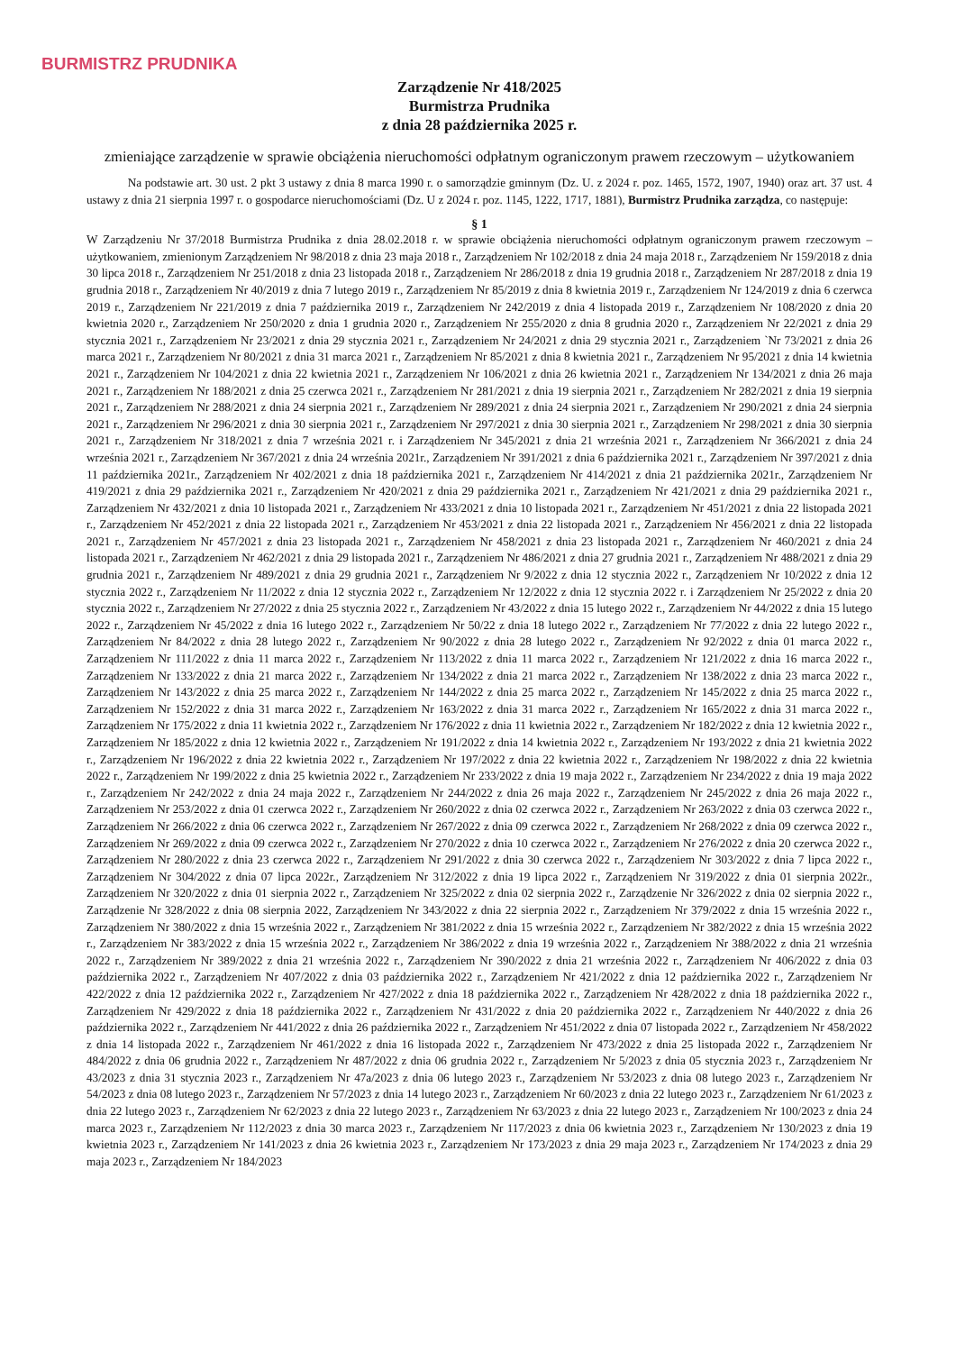BURMISTRZ PRUDNIKA
Zarządzenie Nr 418/2025
Burmistrza Prudnika
z dnia 28 października 2025 r.
zmieniające zarządzenie w sprawie obciążenia nieruchomości odpłatnym ograniczonym prawem rzeczowym – użytkowaniem
Na podstawie art. 30 ust. 2 pkt 3 ustawy z dnia 8 marca 1990 r. o samorządzie gminnym (Dz. U. z 2024 r. poz. 1465, 1572, 1907, 1940) oraz art. 37 ust. 4 ustawy z dnia 21 sierpnia 1997 r. o gospodarce nieruchomościami (Dz. U z 2024 r. poz. 1145, 1222, 1717, 1881), Burmistrz Prudnika zarządza, co następuje:
§ 1
W Zarządzeniu Nr 37/2018 Burmistrza Prudnika z dnia 28.02.2018 r. w sprawie obciążenia nieruchomości odpłatnym ograniczonym prawem rzeczowym – użytkowaniem, zmienionym Zarządzeniem Nr 98/2018 z dnia 23 maja 2018 r., Zarządzeniem Nr 102/2018 z dnia 24 maja 2018 r., Zarządzeniem Nr 159/2018 z dnia 30 lipca 2018 r., Zarządzeniem Nr 251/2018 z dnia 23 listopada 2018 r., Zarządzeniem Nr 286/2018 z dnia 19 grudnia 2018 r., Zarządzeniem Nr 287/2018 z dnia 19 grudnia 2018 r., Zarządzeniem Nr 40/2019 z dnia 7 lutego 2019 r., Zarządzeniem Nr 85/2019 z dnia 8 kwietnia 2019 r., Zarządzeniem Nr 124/2019 z dnia 6 czerwca 2019 r., Zarządzeniem Nr 221/2019 z dnia 7 października 2019 r., Zarządzeniem Nr 242/2019 z dnia 4 listopada 2019 r., Zarządzeniem Nr 108/2020 z dnia 20 kwietnia 2020 r., Zarządzeniem Nr 250/2020 z dnia 1 grudnia 2020 r., Zarządzeniem Nr 255/2020 z dnia 8 grudnia 2020 r., Zarządzeniem Nr 22/2021 z dnia 29 stycznia 2021 r., Zarządzeniem Nr 23/2021 z dnia 29 stycznia 2021 r., Zarządzeniem Nr 24/2021 z dnia 29 stycznia 2021 r., Zarządzeniem `Nr 73/2021 z dnia 26 marca 2021 r., Zarządzeniem Nr 80/2021 z dnia 31 marca 2021 r., Zarządzeniem Nr 85/2021 z dnia 8 kwietnia 2021 r., Zarządzeniem Nr 95/2021 z dnia 14 kwietnia 2021 r., Zarządzeniem Nr 104/2021 z dnia 22 kwietnia 2021 r., Zarządzeniem Nr 106/2021 z dnia 26 kwietnia 2021 r., Zarządzeniem Nr 134/2021 z dnia 26 maja 2021 r., Zarządzeniem Nr 188/2021 z dnia 25 czerwca 2021 r., Zarządzeniem Nr 281/2021 z dnia 19 sierpnia 2021 r., Zarządzeniem Nr 282/2021 z dnia 19 sierpnia 2021 r., Zarządzeniem Nr 288/2021 z dnia 24 sierpnia 2021 r., Zarządzeniem Nr 289/2021 z dnia 24 sierpnia 2021 r., Zarządzeniem Nr 290/2021 z dnia 24 sierpnia 2021 r., Zarządzeniem Nr 296/2021 z dnia 30 sierpnia 2021 r., Zarządzeniem Nr 297/2021 z dnia 30 sierpnia 2021 r., Zarządzeniem Nr 298/2021 z dnia 30 sierpnia 2021 r., Zarządzeniem Nr 318/2021 z dnia 7 września 2021 r. i Zarządzeniem Nr 345/2021 z dnia 21 września 2021 r., Zarządzeniem Nr 366/2021 z dnia 24 września 2021 r., Zarządzeniem Nr 367/2021 z dnia 24 września 2021r., Zarządzeniem Nr 391/2021 z dnia 6 października 2021 r., Zarządzeniem Nr 397/2021 z dnia 11 października 2021r., Zarządzeniem Nr 402/2021 z dnia 18 października 2021 r., Zarządzeniem Nr 414/2021 z dnia 21 października 2021r., Zarządzeniem Nr 419/2021 z dnia 29 października 2021 r., Zarządzeniem Nr 420/2021 z dnia 29 października 2021 r., Zarządzeniem Nr 421/2021 z dnia 29 października 2021 r., Zarządzeniem Nr 432/2021 z dnia 10 listopada 2021 r., Zarządzeniem Nr 433/2021 z dnia 10 listopada 2021 r., Zarządzeniem Nr 451/2021 z dnia 22 listopada 2021 r., Zarządzeniem Nr 452/2021 z dnia 22 listopada 2021 r., Zarządzeniem Nr 453/2021 z dnia 22 listopada 2021 r., Zarządzeniem Nr 456/2021 z dnia 22 listopada 2021 r., Zarządzeniem Nr 457/2021 z dnia 23 listopada 2021 r., Zarządzeniem Nr 458/2021 z dnia 23 listopada 2021 r., Zarządzeniem Nr 460/2021 z dnia 24 listopada 2021 r., Zarządzeniem Nr 462/2021 z dnia 29 listopada 2021 r., Zarządzeniem Nr 486/2021 z dnia 27 grudnia 2021 r., Zarządzeniem Nr 488/2021 z dnia 29 grudnia 2021 r., Zarządzeniem Nr 489/2021 z dnia 29 grudnia 2021 r., Zarządzeniem Nr 9/2022 z dnia 12 stycznia 2022 r., Zarządzeniem Nr 10/2022 z dnia 12 stycznia 2022 r., Zarządzeniem Nr 11/2022 z dnia 12 stycznia 2022 r., Zarządzeniem Nr 12/2022 z dnia 12 stycznia 2022 r. i Zarządzeniem Nr 25/2022 z dnia 20 stycznia 2022 r., Zarządzeniem Nr 27/2022 z dnia 25 stycznia 2022 r., Zarządzeniem Nr 43/2022 z dnia 15 lutego 2022 r., Zarządzeniem Nr 44/2022 z dnia 15 lutego 2022 r., Zarządzeniem Nr 45/2022 z dnia 16 lutego 2022 r., Zarządzeniem Nr 50/22 z dnia 18 lutego 2022 r., Zarządzeniem Nr 77/2022 z dnia 22 lutego 2022 r., Zarządzeniem Nr 84/2022 z dnia 28 lutego 2022 r., Zarządzeniem Nr 90/2022 z dnia 28 lutego 2022 r., Zarządzeniem Nr 92/2022 z dnia 01 marca 2022 r., Zarządzeniem Nr 111/2022 z dnia 11 marca 2022 r., Zarządzeniem Nr 113/2022 z dnia 11 marca 2022 r., Zarządzeniem Nr 121/2022 z dnia 16 marca 2022 r., Zarządzeniem Nr 133/2022 z dnia 21 marca 2022 r., Zarządzeniem Nr 134/2022 z dnia 21 marca 2022 r., Zarządzeniem Nr 138/2022 z dnia 23 marca 2022 r., Zarządzeniem Nr 143/2022 z dnia 25 marca 2022 r., Zarządzeniem Nr 144/2022 z dnia 25 marca 2022 r., Zarządzeniem Nr 145/2022 z dnia 25 marca 2022 r., Zarządzeniem Nr 152/2022 z dnia 31 marca 2022 r., Zarządzeniem Nr 163/2022 z dnia 31 marca 2022 r., Zarządzeniem Nr 165/2022 z dnia 31 marca 2022 r., Zarządzeniem Nr 175/2022 z dnia 11 kwietnia 2022 r., Zarządzeniem Nr 176/2022 z dnia 11 kwietnia 2022 r., Zarządzeniem Nr 182/2022 z dnia 12 kwietnia 2022 r., Zarządzeniem Nr 185/2022 z dnia 12 kwietnia 2022 r., Zarządzeniem Nr 191/2022 z dnia 14 kwietnia 2022 r., Zarządzeniem Nr 193/2022 z dnia 21 kwietnia 2022 r., Zarządzeniem Nr 196/2022 z dnia 22 kwietnia 2022 r., Zarządzeniem Nr 197/2022 z dnia 22 kwietnia 2022 r., Zarządzeniem Nr 198/2022 z dnia 22 kwietnia 2022 r., Zarządzeniem Nr 199/2022 z dnia 25 kwietnia 2022 r., Zarządzeniem Nr 233/2022 z dnia 19 maja 2022 r., Zarządzeniem Nr 234/2022 z dnia 19 maja 2022 r., Zarządzeniem Nr 242/2022 z dnia 24 maja 2022 r., Zarządzeniem Nr 244/2022 z dnia 26 maja 2022 r., Zarządzeniem Nr 245/2022 z dnia 26 maja 2022 r., Zarządzeniem Nr 253/2022 z dnia 01 czerwca 2022 r., Zarządzeniem Nr 260/2022 z dnia 02 czerwca 2022 r., Zarządzeniem Nr 263/2022 z dnia 03 czerwca 2022 r., Zarządzeniem Nr 266/2022 z dnia 06 czerwca 2022 r., Zarządzeniem Nr 267/2022 z dnia 09 czerwca 2022 r., Zarządzeniem Nr 268/2022 z dnia 09 czerwca 2022 r., Zarządzeniem Nr 269/2022 z dnia 09 czerwca 2022 r., Zarządzeniem Nr 270/2022 z dnia 10 czerwca 2022 r., Zarządzeniem Nr 276/2022 z dnia 20 czerwca 2022 r., Zarządzeniem Nr 280/2022 z dnia 23 czerwca 2022 r., Zarządzeniem Nr 291/2022 z dnia 30 czerwca 2022 r., Zarządzeniem Nr 303/2022 z dnia 7 lipca 2022 r., Zarządzeniem Nr 304/2022 z dnia 07 lipca 2022r., Zarządzeniem Nr 312/2022 z dnia 19 lipca 2022 r., Zarządzeniem Nr 319/2022 z dnia 01 sierpnia 2022r., Zarządzeniem Nr 320/2022 z dnia 01 sierpnia 2022 r., Zarządzeniem Nr 325/2022 z dnia 02 sierpnia 2022 r., Zarządzenie Nr 326/2022 z dnia 02 sierpnia 2022 r., Zarządzenie Nr 328/2022 z dnia 08 sierpnia 2022, Zarządzeniem Nr 343/2022 z dnia 22 sierpnia 2022 r., Zarządzeniem Nr 379/2022 z dnia 15 września 2022 r., Zarządzeniem Nr 380/2022 z dnia 15 września 2022 r., Zarządzeniem Nr 381/2022 z dnia 15 września 2022 r., Zarządzeniem Nr 382/2022 z dnia 15 września 2022 r., Zarządzeniem Nr 383/2022 z dnia 15 września 2022 r., Zarządzeniem Nr 386/2022 z dnia 19 września 2022 r., Zarządzeniem Nr 388/2022 z dnia 21 września 2022 r., Zarządzeniem Nr 389/2022 z dnia 21 września 2022 r., Zarządzeniem Nr 390/2022 z dnia 21 września 2022 r., Zarządzeniem Nr 406/2022 z dnia 03 października 2022 r., Zarządzeniem Nr 407/2022 z dnia 03 października 2022 r., Zarządzeniem Nr 421/2022 z dnia 12 października 2022 r., Zarządzeniem Nr 422/2022 z dnia 12 października 2022 r., Zarządzeniem Nr 427/2022 z dnia 18 października 2022 r., Zarządzeniem Nr 428/2022 z dnia 18 października 2022 r., Zarządzeniem Nr 429/2022 z dnia 18 października 2022 r., Zarządzeniem Nr 431/2022 z dnia 20 października 2022 r., Zarządzeniem Nr 440/2022 z dnia 26 października 2022 r., Zarządzeniem Nr 441/2022 z dnia 26 października 2022 r., Zarządzeniem Nr 451/2022 z dnia 07 listopada 2022 r., Zarządzeniem Nr 458/2022 z dnia 14 listopada 2022 r., Zarządzeniem Nr 461/2022 z dnia 16 listopada 2022 r., Zarządzeniem Nr 473/2022 z dnia 25 listopada 2022 r., Zarządzeniem Nr 484/2022 z dnia 06 grudnia 2022 r., Zarządzeniem Nr 487/2022 z dnia 06 grudnia 2022 r., Zarządzeniem Nr 5/2023 z dnia 05 stycznia 2023 r., Zarządzeniem Nr 43/2023 z dnia 31 stycznia 2023 r., Zarządzeniem Nr 47a/2023 z dnia 06 lutego 2023 r., Zarządzeniem Nr 53/2023 z dnia 08 lutego 2023 r., Zarządzeniem Nr 54/2023 z dnia 08 lutego 2023 r., Zarządzeniem Nr 57/2023 z dnia 14 lutego 2023 r., Zarządzeniem Nr 60/2023 z dnia 22 lutego 2023 r., Zarządzeniem Nr 61/2023 z dnia 22 lutego 2023 r., Zarządzeniem Nr 62/2023 z dnia 22 lutego 2023 r., Zarządzeniem Nr 63/2023 z dnia 22 lutego 2023 r., Zarządzeniem Nr 100/2023 z dnia 24 marca 2023 r., Zarządzeniem Nr 112/2023 z dnia 30 marca 2023 r., Zarządzeniem Nr 117/2023 z dnia 06 kwietnia 2023 r., Zarządzeniem Nr 130/2023 z dnia 19 kwietnia 2023 r., Zarządzeniem Nr 141/2023 z dnia 26 kwietnia 2023 r., Zarządzeniem Nr 173/2023 z dnia 29 maja 2023 r., Zarządzeniem Nr 174/2023 z dnia 29 maja 2023 r., Zarządzeniem Nr 184/2023